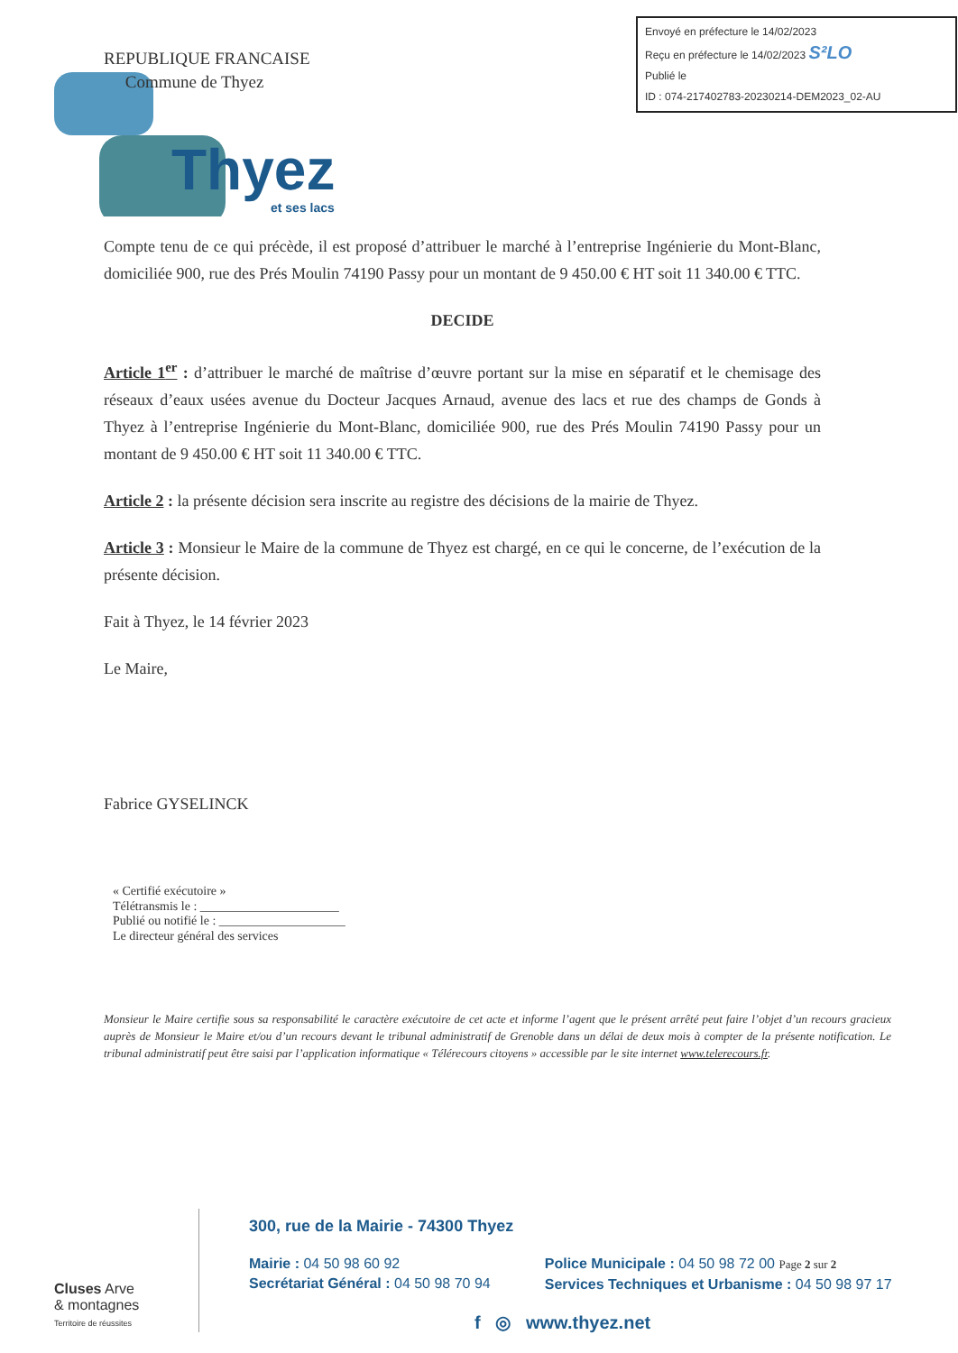Envoyé en préfecture le 14/02/2023
Reçu en préfecture le 14/02/2023 S²LO
Publié le
ID : 074-217402783-20230214-DEM2023_02-AU
Thyez
et ses lacs
REPUBLIQUE FRANCAISE
Commune de Thyez
Compte tenu de ce qui précède, il est proposé d’attribuer le marché à l’entreprise Ingénierie du Mont-Blanc, domiciliée 900, rue des Prés Moulin 74190 Passy pour un montant de 9 450.00 € HT soit 11 340.00 € TTC.
DECIDE
Article 1<sup>er</sup> : d’attribuer le marché de maîtrise d’œuvre portant sur la mise en séparatif et le chemisage des réseaux d’eaux usées avenue du Docteur Jacques Arnaud, avenue des lacs et rue des champs de Gonds à Thyez à l’entreprise Ingénierie du Mont-Blanc, domiciliée 900, rue des Prés Moulin 74190 Passy pour un montant de 9 450.00 € HT soit 11 340.00 € TTC.
Article 2 : la présente décision sera inscrite au registre des décisions de la mairie de Thyez.
Article 3 : Monsieur le Maire de la commune de Thyez est chargé, en ce qui le concerne, de l’exécution de la présente décision.
Fait à Thyez, le 14 février 2023
Le Maire,
Fabrice GYSELINCK
« Certifié exécutoire »
Télétransmis le : ______________________
Publié ou notifié le : ____________________
Le directeur général des services
Monsieur le Maire certifie sous sa responsabilité le caractère exécutoire de cet acte et informe l’agent que le présent arrêté peut faire l’objet d’un recours gracieux auprès de Monsieur le Maire et/ou d’un recours devant le tribunal administratif de Grenoble dans un délai de deux mois à compter de la présente notification. Le tribunal administratif peut être saisi par l’application informatique « Télérecours citoyens » accessible par le site internet www.telerecours.fr.
Cluses Arve
& montagnes
Territoire de réussites
300, rue de la Mairie - 74300 Thyez
Mairie : 04 50 98 60 92
Secrétariat Général : 04 50 98 70 94
Police Municipale : 04 50 98 72 00 Page 2 sur 2
Services Techniques et Urbanisme : 04 50 98 97 17
f ◎ www.thyez.net